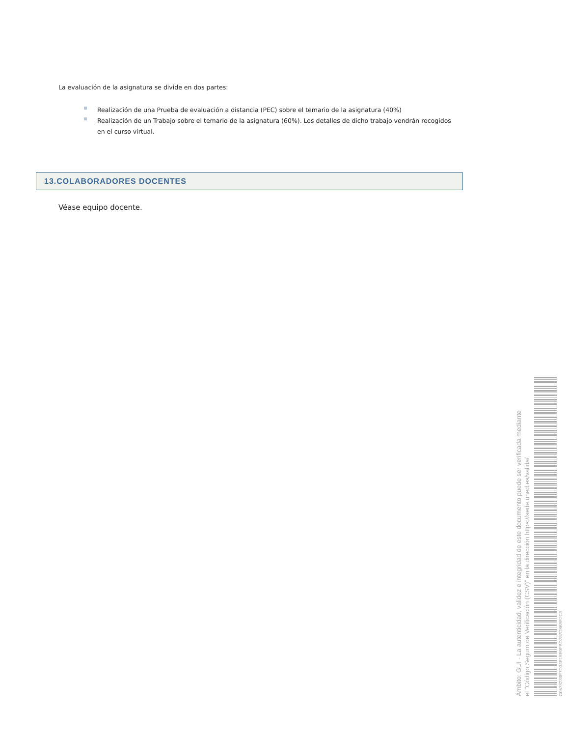La evaluación de la asignatura se divide en dos partes:
Realización de una Prueba de evaluación a distancia (PEC) sobre el temario de la asignatura (40%)
Realización de un Trabajo sobre el temario de la asignatura (60%). Los detalles de dicho trabajo vendrán recogidos en el curso virtual.
13.COLABORADORES DOCENTES
Véase equipo docente.
Ámbito: GUI - La autenticidad, validez e integridad de este documento puede ser verificada mediante
el "Código Seguro de Verificación (CSV)" en la dirección https://sede.uned.es/valida/
C0573233E7D33E15E0FBD787D8B9E2C9